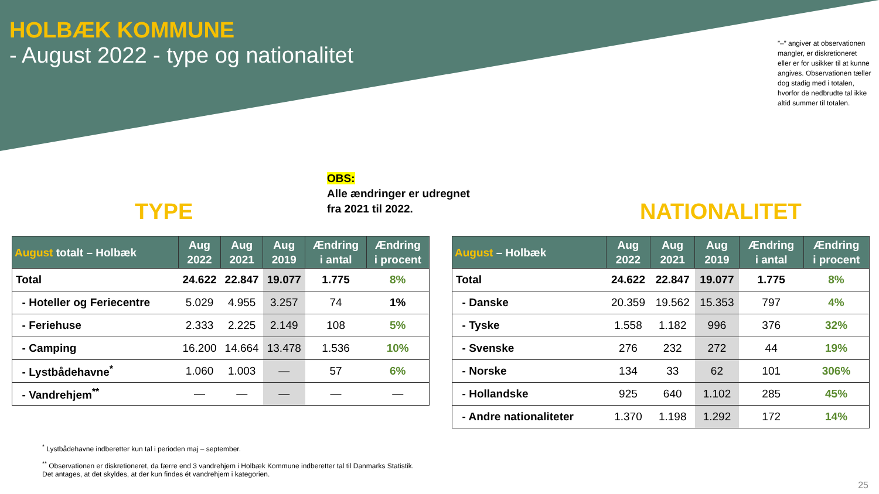HOLBÆK KOMMUNE
- August 2022 - type og nationalitet
”–” angiver at observationen mangler, er diskretioneret eller er for usikker til at kunne angives. Observationen tæller dog stadig med i totalen, hvorfor de nedbrudte tal ikke altid summer til totalen.
OBS:
Alle ændringer er udregnet
fra 2021 til 2022.
TYPE NATIONALITET
| August totalt – Holbæk | Aug 2022 | Aug 2021 | Aug 2019 | Ændring i antal | Ændring i procent |
| --- | --- | --- | --- | --- | --- |
| Total | 24.622 | 22.847 | 19.077 | 1.775 | 8% |
| - Hoteller og Feriecentre | 5.029 | 4.955 | 3.257 | 74 | 1% |
| - Feriehuse | 2.333 | 2.225 | 2.149 | 108 | 5% |
| - Camping | 16.200 | 14.664 | 13.478 | 1.536 | 10% |
| - Lystbådehavne<sup>*</sup> | 1.060 | 1.003 | — | 57 | 6% |
| - Vandrehjem<sup>**</sup> | — | — | — | — | — |
| August – Holbæk | Aug 2022 | Aug 2021 | Aug 2019 | Ændring i antal | Ændring i procent |
| --- | --- | --- | --- | --- | --- |
| Total | 24.622 | 22.847 | 19.077 | 1.775 | 8% |
| - Danske | 20.359 | 19.562 | 15.353 | 797 | 4% |
| - Tyske | 1.558 | 1.182 | 996 | 376 | 32% |
| - Svenske | 276 | 232 | 272 | 44 | 19% |
| - Norske | 134 | 33 | 62 | 101 | 306% |
| - Hollandske | 925 | 640 | 1.102 | 285 | 45% |
| - Andre nationaliteter | 1.370 | 1.198 | 1.292 | 172 | 14% |
<sup>*</sup> Lystbådehavne indberetter kun tal i perioden maj – september.
<sup>**</sup> Observationen er diskretioneret, da færre end 3 vandrehjem i Holbæk Kommune indberetter tal til Danmarks Statistik. Det antages, at det skyldes, at der kun findes ét vandrehjem i kategorien.
25